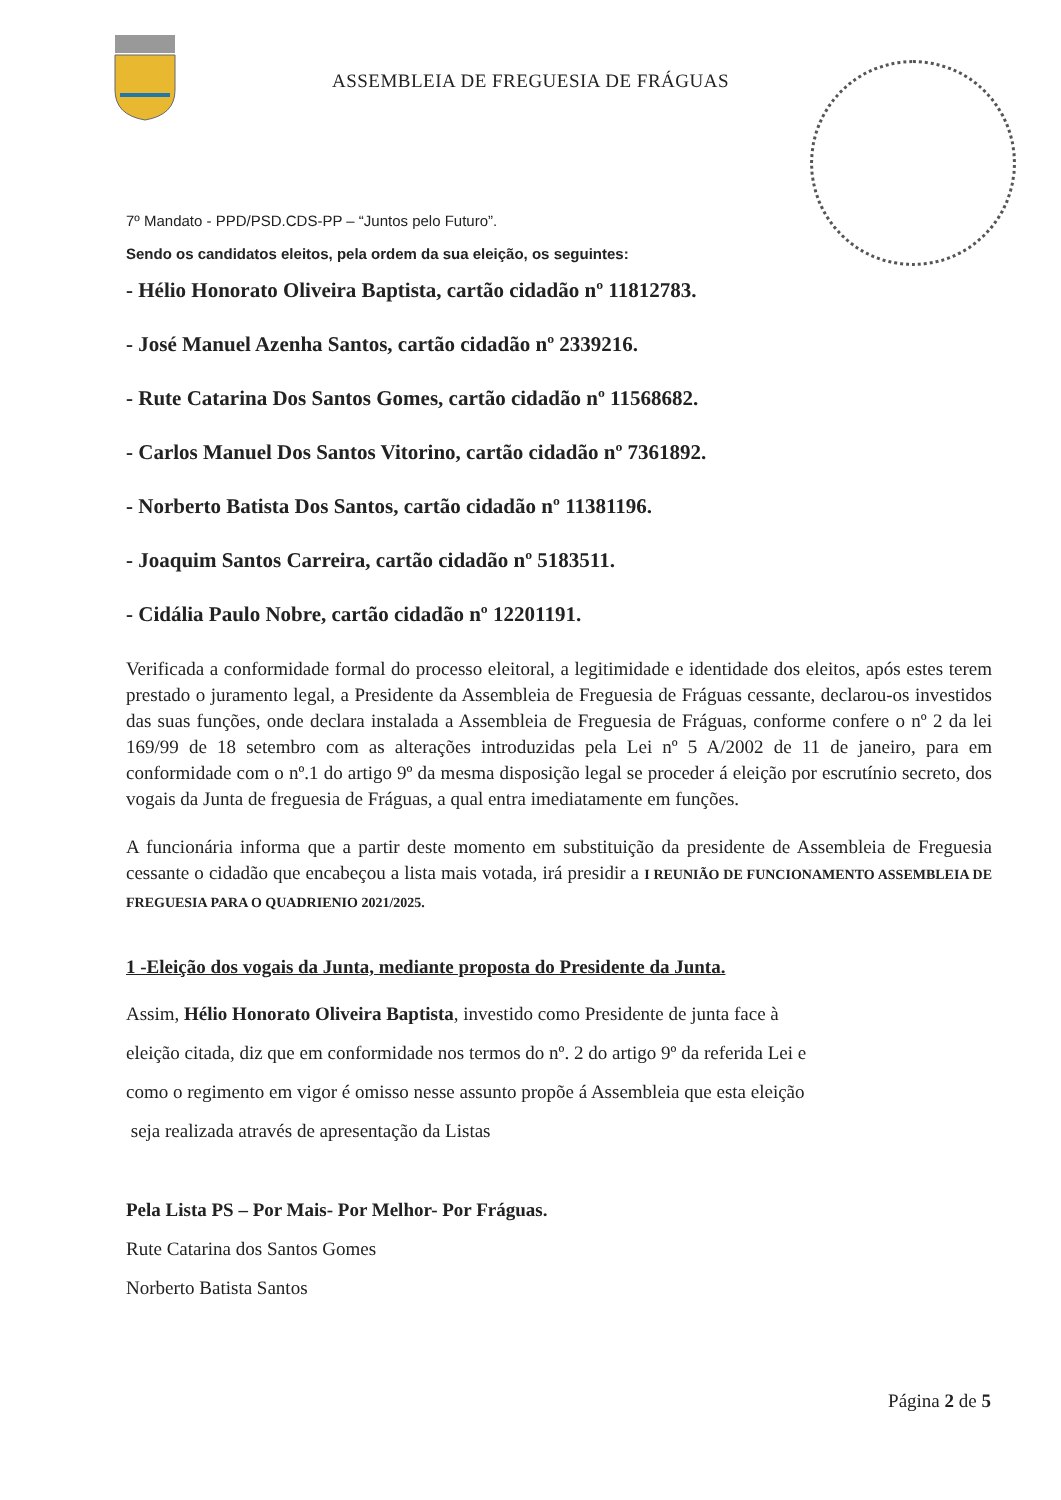ASSEMBLEIA DE FREGUESIA DE FRÁGUAS
7º Mandato - PPD/PSD.CDS-PP – “Juntos pelo Futuro”.
Sendo os candidatos eleitos, pela ordem da sua eleição, os seguintes:
- Hélio Honorato Oliveira Baptista, cartão cidadão nº 11812783.
- José Manuel Azenha Santos, cartão cidadão nº 2339216.
- Rute Catarina Dos Santos Gomes, cartão cidadão nº 11568682.
- Carlos Manuel Dos Santos Vitorino, cartão cidadão nº 7361892.
- Norberto Batista Dos Santos, cartão cidadão nº 11381196.
- Joaquim Santos Carreira, cartão cidadão nº 5183511.
- Cidália Paulo Nobre, cartão cidadão nº 12201191.
Verificada a conformidade formal do processo eleitoral, a legitimidade e identidade dos eleitos, após estes terem prestado o juramento legal, a Presidente da Assembleia de Freguesia de Fráguas cessante, declarou-os investidos das suas funções, onde declara instalada a Assembleia de Freguesia de Fráguas, conforme confere o nº 2 da lei 169/99 de 18 setembro com as alterações introduzidas pela Lei nº 5 A/2002 de 11 de janeiro, para em conformidade com o nº.1 do artigo 9º da mesma disposição legal se proceder á eleição por escrutínio secreto, dos vogais da Junta de freguesia de Fráguas, a qual entra imediatamente em funções.
A funcionária informa que a partir deste momento em substituição da presidente de Assembleia de Freguesia cessante o cidadão que encabeçou a lista mais votada, irá presidir a I REUNIÃO DE FUNCIONAMENTO ASSEMBLEIA DE FREGUESIA PARA O QUADRIENIO 2021/2025.
1 -Eleição dos vogais da Junta, mediante proposta do Presidente da Junta.
Assim, Hélio Honorato Oliveira Baptista, investido como Presidente de junta face à
eleição citada, diz que em conformidade nos termos do nº. 2 do artigo 9º da referida Lei e
como o regimento em vigor é omisso nesse assunto propõe á Assembleia que esta eleição
seja realizada através de apresentação da Listas
Pela Lista PS – Por Mais- Por Melhor- Por Fráguas.
Rute Catarina dos Santos Gomes
Norberto Batista Santos
Página 2 de 5